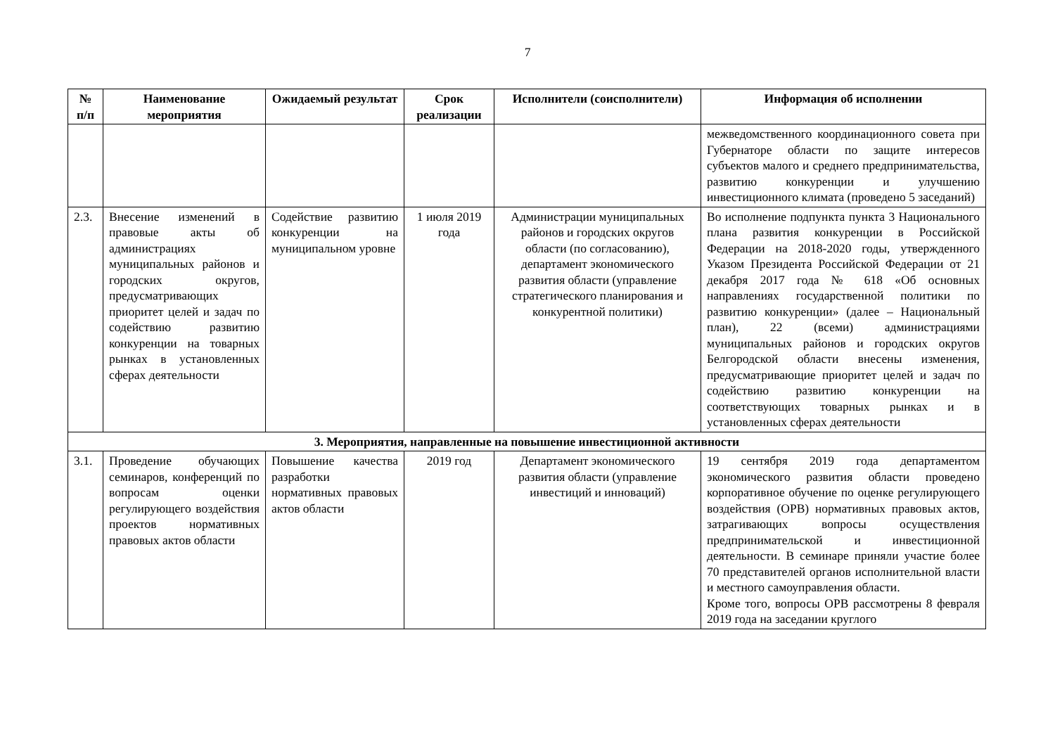7
| № п/п | Наименование мероприятия | Ожидаемый результат | Срок реализации | Исполнители (соисполнители) | Информация об исполнении |
| --- | --- | --- | --- | --- | --- |
| | | | | | межведомственного координационного совета при Губернаторе области по защите интересов субъектов малого и среднего предпринимательства, развитию конкуренции и улучшению инвестиционного климата (проведено 5 заседаний) |
| 2.3. | Внесение изменений в правовые акты об администрациях муниципальных районов и городских округов, предусматривающих приоритет целей и задач по содействию развитию конкуренции на товарных рынках в установленных сферах деятельности | Содействие развитию конкуренции на муниципальном уровне | 1 июля 2019 года | Администрации муниципальных районов и городских округов области (по согласованию), департамент экономического развития области (управление стратегического планирования и конкурентной политики) | Во исполнение подпункта пункта 3 Национального плана развития конкуренции в Российской Федерации на 2018-2020 годы, утвержденного Указом Президента Российской Федерации от 21 декабря 2017 года № 618 «Об основных направлениях государственной политики по развитию конкуренции» (далее – Национальный план), 22 (всеми) администрациями муниципальных районов и городских округов Белгородской области внесены изменения, предусматривающие приоритет целей и задач по содействию развитию конкуренции на соответствующих товарных рынках и в установленных сферах деятельности |
| 3. Мероприятия, направленные на повышение инвестиционной активности | | | | | |
| 3.1. | Проведение обучающих семинаров, конференций по вопросам оценки регулирующего воздействия проектов нормативных правовых актов области | Повышение качества разработки нормативных правовых актов области | 2019 год | Департамент экономического развития области (управление инвестиций и инноваций) | 19 сентября 2019 года департаментом экономического развития области проведено корпоративное обучение по оценке регулирующего воздействия (ОРВ) нормативных правовых актов, затрагивающих вопросы осуществления предпринимательской и инвестиционной деятельности. В семинаре приняли участие более 70 представителей органов исполнительной власти и местного самоуправления области. Кроме того, вопросы ОРВ рассмотрены 8 февраля 2019 года на заседании круглого |